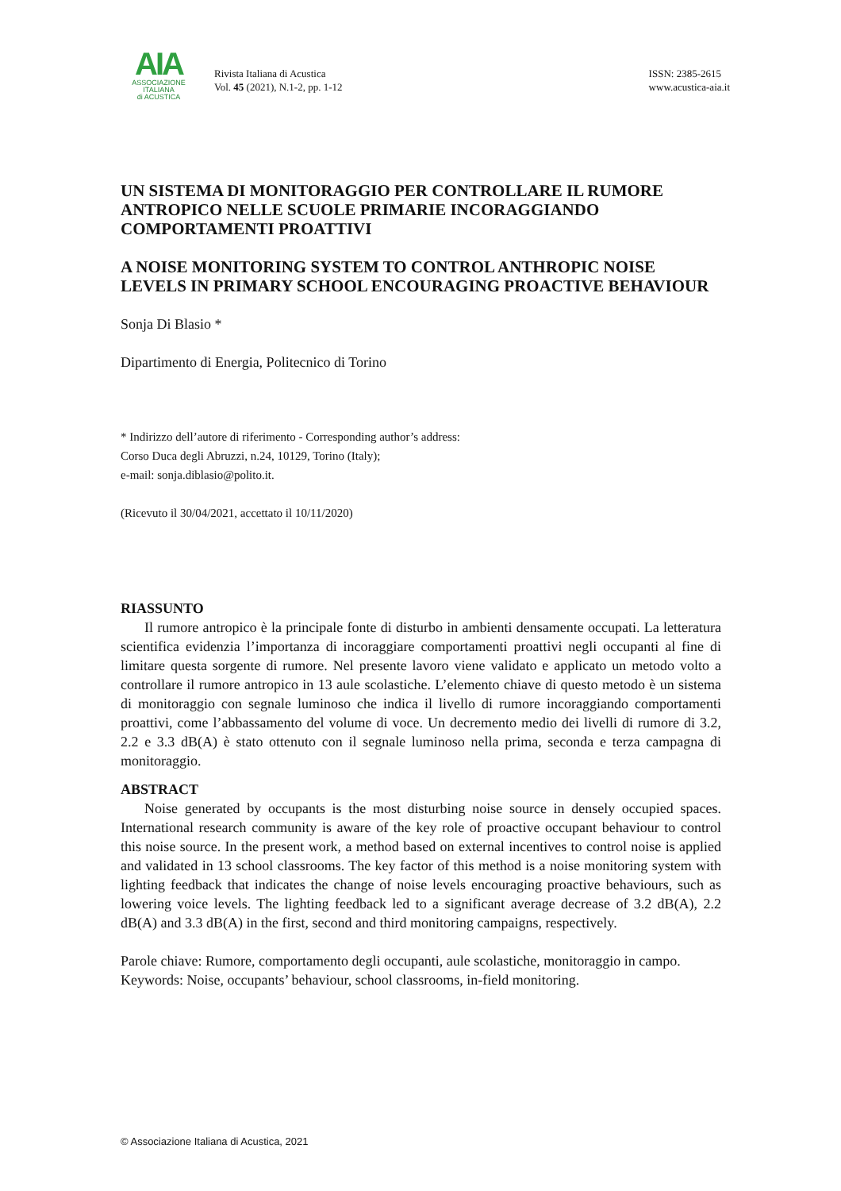AIA
ASSOCIAZIONE
ITALIANA
di ACUSTICA
Rivista Italiana di Acustica
Vol. 45 (2021), N.1-2, pp. 1-12
ISSN: 2385-2615
www.acustica-aia.it
UN SISTEMA DI MONITORAGGIO PER CONTROLLARE IL RUMORE ANTROPICO NELLE SCUOLE PRIMARIE INCORAGGIANDO COMPORTAMENTI PROATTIVI
A NOISE MONITORING SYSTEM TO CONTROL ANTHROPIC NOISE LEVELS IN PRIMARY SCHOOL ENCOURAGING PROACTIVE BEHAVIOUR
Sonja Di Blasio *
Dipartimento di Energia, Politecnico di Torino
* Indirizzo dell’autore di riferimento - Corresponding author’s address:
Corso Duca degli Abruzzi, n.24, 10129, Torino (Italy);
e-mail: sonja.diblasio@polito.it.
(Ricevuto il 30/04/2021, accettato il 10/11/2020)
RIASSUNTO
Il rumore antropico è la principale fonte di disturbo in ambienti densamente occupati. La letteratura scientifica evidenzia l’importanza di incoraggiare comportamenti proattivi negli occupanti al fine di limitare questa sorgente di rumore. Nel presente lavoro viene validato e applicato un metodo volto a controllare il rumore antropico in 13 aule scolastiche. L’elemento chiave di questo metodo è un sistema di monitoraggio con segnale luminoso che indica il livello di rumore incoraggiando comportamenti proattivi, come l’abbassamento del volume di voce. Un decremento medio dei livelli di rumore di 3.2, 2.2 e 3.3 dB(A) è stato ottenuto con il segnale luminoso nella prima, seconda e terza campagna di monitoraggio.
ABSTRACT
Noise generated by occupants is the most disturbing noise source in densely occupied spaces. International research community is aware of the key role of proactive occupant behaviour to control this noise source. In the present work, a method based on external incentives to control noise is applied and validated in 13 school classrooms. The key factor of this method is a noise monitoring system with lighting feedback that indicates the change of noise levels encouraging proactive behaviours, such as lowering voice levels. The lighting feedback led to a significant average decrease of 3.2 dB(A), 2.2 dB(A) and 3.3 dB(A) in the first, second and third monitoring campaigns, respectively.
Parole chiave: Rumore, comportamento degli occupanti, aule scolastiche, monitoraggio in campo.
Keywords: Noise, occupants’ behaviour, school classrooms, in-field monitoring.
© Associazione Italiana di Acustica, 2021